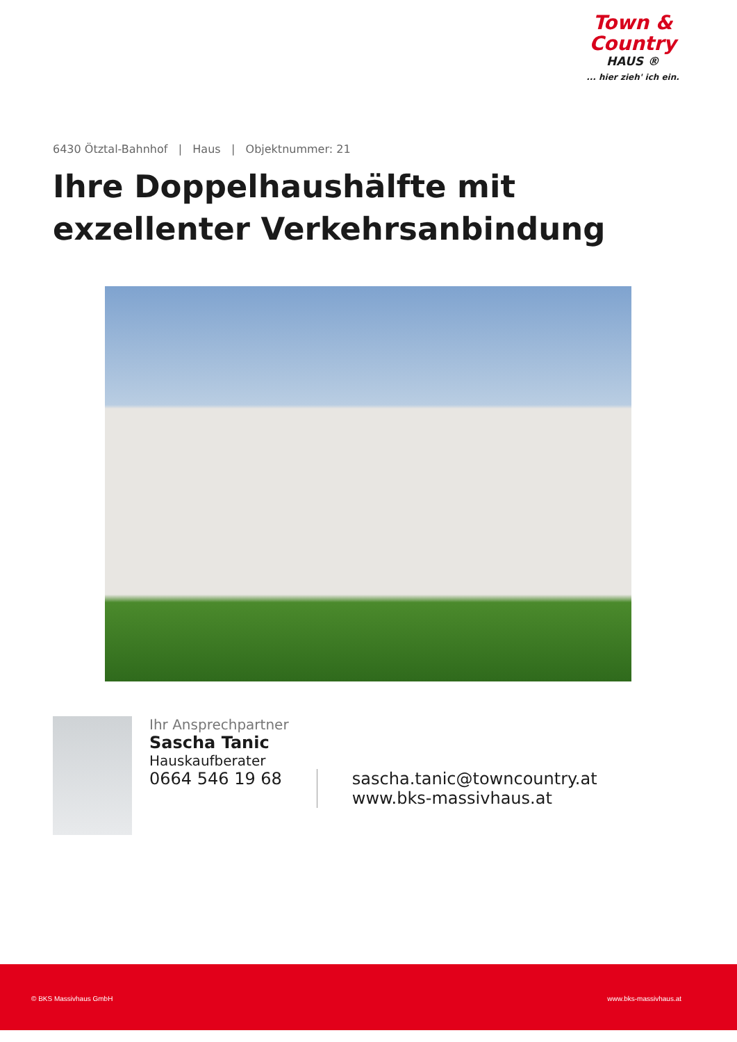Town &
Country
HAUS ®
... hier zieh' ich ein.
6430 Ötztal-Bahnhof | Haus | Objektnummer: 21
Ihre Doppelhaushälfte mit
exzellenter Verkehrsanbindung
Ihr Ansprechpartner
Sascha Tanic
Hauskaufberater
0664 546 19 68 sascha.tanic@towncountry.at
www.bks-massivhaus.at
© BKS Massivhaus GmbH www.bks-massivhaus.at